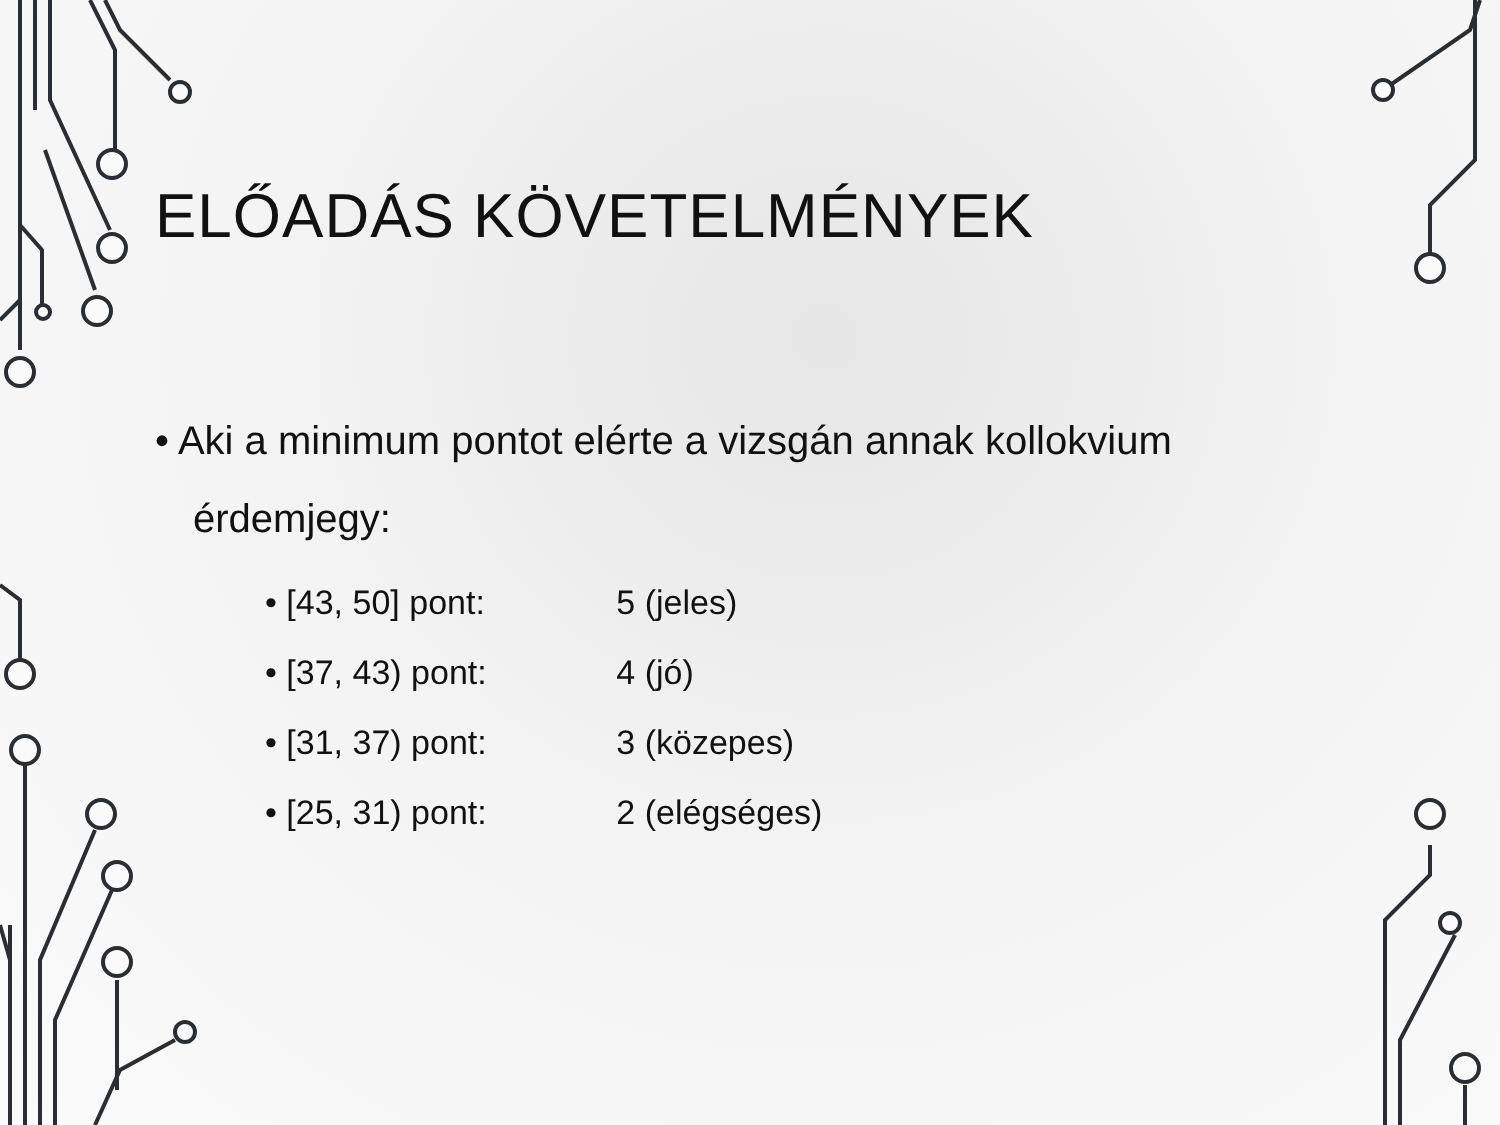ELŐADÁS KÖVETELMÉNYEK
• Aki a minimum pontot elérte a vizsgán annak kollokvium érdemjegy:
• [43, 50] pont: 5 (jeles)
• [37, 43) pont: 4 (jó)
• [31, 37) pont: 3 (közepes)
• [25, 31) pont: 2 (elégséges)